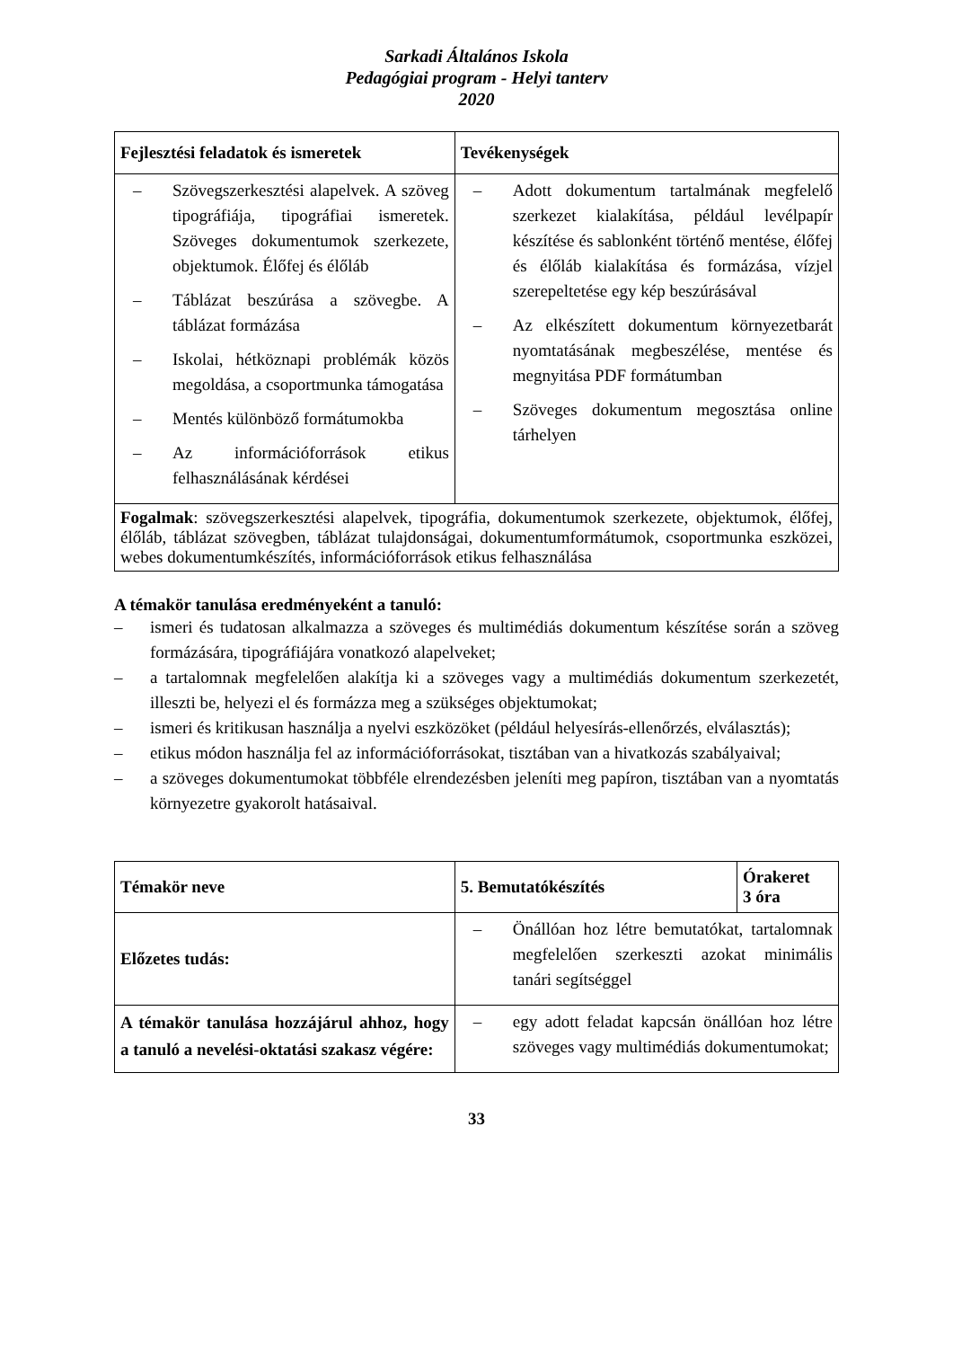Sarkadi Általános Iskola
Pedagógiai program - Helyi tanterv
2020
| Fejlesztési feladatok és ismeretek | Tevékenységek |
| --- | --- |
| – Szövegszerkesztési alapelvek. A szöveg tipográfiája, tipográfiai ismeretek. Szöveges dokumentumok szerkezete, objektumok. Élőfej és élőláb – Táblázat beszúrása a szövegbe. A táblázat formázása – Iskolai, hétköznapi problémák közös megoldása, a csoportmunka támogatása – Mentés különböző formátumokba – Az információforrások etikus felhasználásának kérdései | – Adott dokumentum tartalmának megfelelő szerkezet kialakítása, például levélpapír készítése és sablonként történő mentése, élőfej és élőláb kialakítása és formázása, vízjel szerepeltetése egy kép beszúrásával – Az elkészített dokumentum környezetbarát nyomtatásának megbeszélése, mentése és megnyitása PDF formátumban – Szöveges dokumentum megosztása online tárhelyen |
| Fogalmak : szövegszerkesztési alapelvek, tipográfia, dokumentumok szerkezete, objektumok, élőfej, élőláb, táblázat szövegben, táblázat tulajdonságai, dokumentumformátumok, csoportmunka eszközei, webes dokumentumkészítés, információforrások etikus felhasználása | |
A témakör tanulása eredményeként a tanuló:
– ismeri és tudatosan alkalmazza a szöveges és multimédiás dokumentum készítése során a szöveg formázására, tipográfiájára vonatkozó alapelveket;
– a tartalomnak megfelelően alakítja ki a szöveges vagy a multimédiás dokumentum szerkezetét, illeszti be, helyezi el és formázza meg a szükséges objektumokat;
– ismeri és kritikusan használja a nyelvi eszközöket (például helyesírás-ellenőrzés, elválasztás);
– etikus módon használja fel az információforrásokat, tisztában van a hivatkozás szabályaival;
– a szöveges dokumentumokat többféle elrendezésben jeleníti meg papíron, tisztában van a nyomtatás környezetre gyakorolt hatásaival.
| Témakör neve | 5. Bemutatókészítés | Órakeret 3 óra |
| --- | --- | --- |
| Előzetes tudás: | – Önállóan hoz létre bemutatókat, tartalomnak megfelelően szerkeszti azokat minimális tanári segítséggel | |
| A témakör tanulása hozzájárul ahhoz, hogy a tanuló a nevelési-oktatási szakasz végére: | – egy adott feladat kapcsán önállóan hoz létre szöveges vagy multimédiás dokumentumokat; | |
33